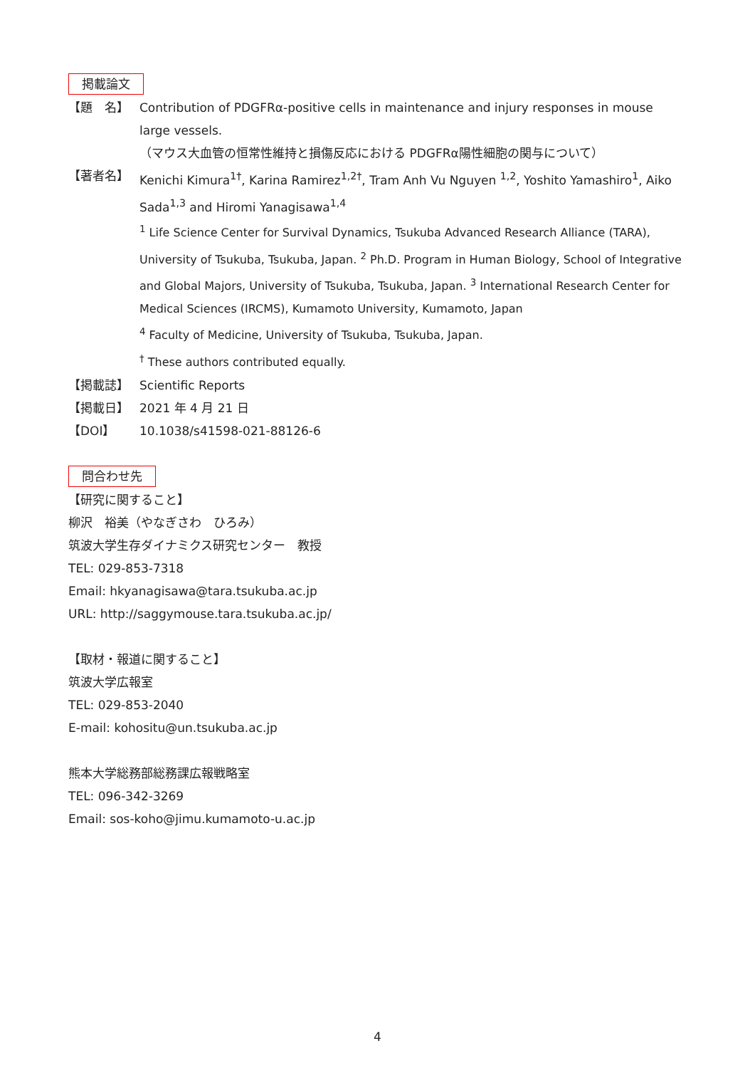掲載論文
【題　名】 Contribution of PDGFRα-positive cells in maintenance and injury responses in mouse large vessels.
（マウス大血管の恒常性維持と損傷反応における PDGFRα陽性細胞の関与について）
【著者名】 Kenichi Kimura<sup>1†</sup>, Karina Ramirez<sup>1,2†</sup>, Tram Anh Vu Nguyen <sup>1,2</sup>, Yoshito Yamashiro<sup>1</sup>, Aiko Sada<sup>1,3</sup> and Hiromi Yanagisawa<sup>1,4</sup>
<sup>1</sup> Life Science Center for Survival Dynamics, Tsukuba Advanced Research Alliance (TARA), University of Tsukuba, Tsukuba, Japan. <sup>2</sup> Ph.D. Program in Human Biology, School of Integrative and Global Majors, University of Tsukuba, Tsukuba, Japan. <sup>3</sup> International Research Center for Medical Sciences (IRCMS), Kumamoto University, Kumamoto, Japan
<sup>4</sup> Faculty of Medicine, University of Tsukuba, Tsukuba, Japan.
<sup>†</sup> These authors contributed equally.
【掲載誌】 Scientific Reports
【掲載日】 2021 年 4 月 21 日
【DOI】 10.1038/s41598-021-88126-6
問合わせ先
【研究に関すること】
柳沢　裕美（やなぎさわ　ひろみ）
筑波大学生存ダイナミクス研究センター　教授
TEL: 029-853-7318
Email: hkyanagisawa@tara.tsukuba.ac.jp
URL: http://saggymouse.tara.tsukuba.ac.jp/
【取材・報道に関すること】
筑波大学広報室
TEL: 029-853-2040
E-mail: kohositu@un.tsukuba.ac.jp
熊本大学総務部総務課広報戦略室
TEL: 096-342-3269
Email: sos-koho@jimu.kumamoto-u.ac.jp
4